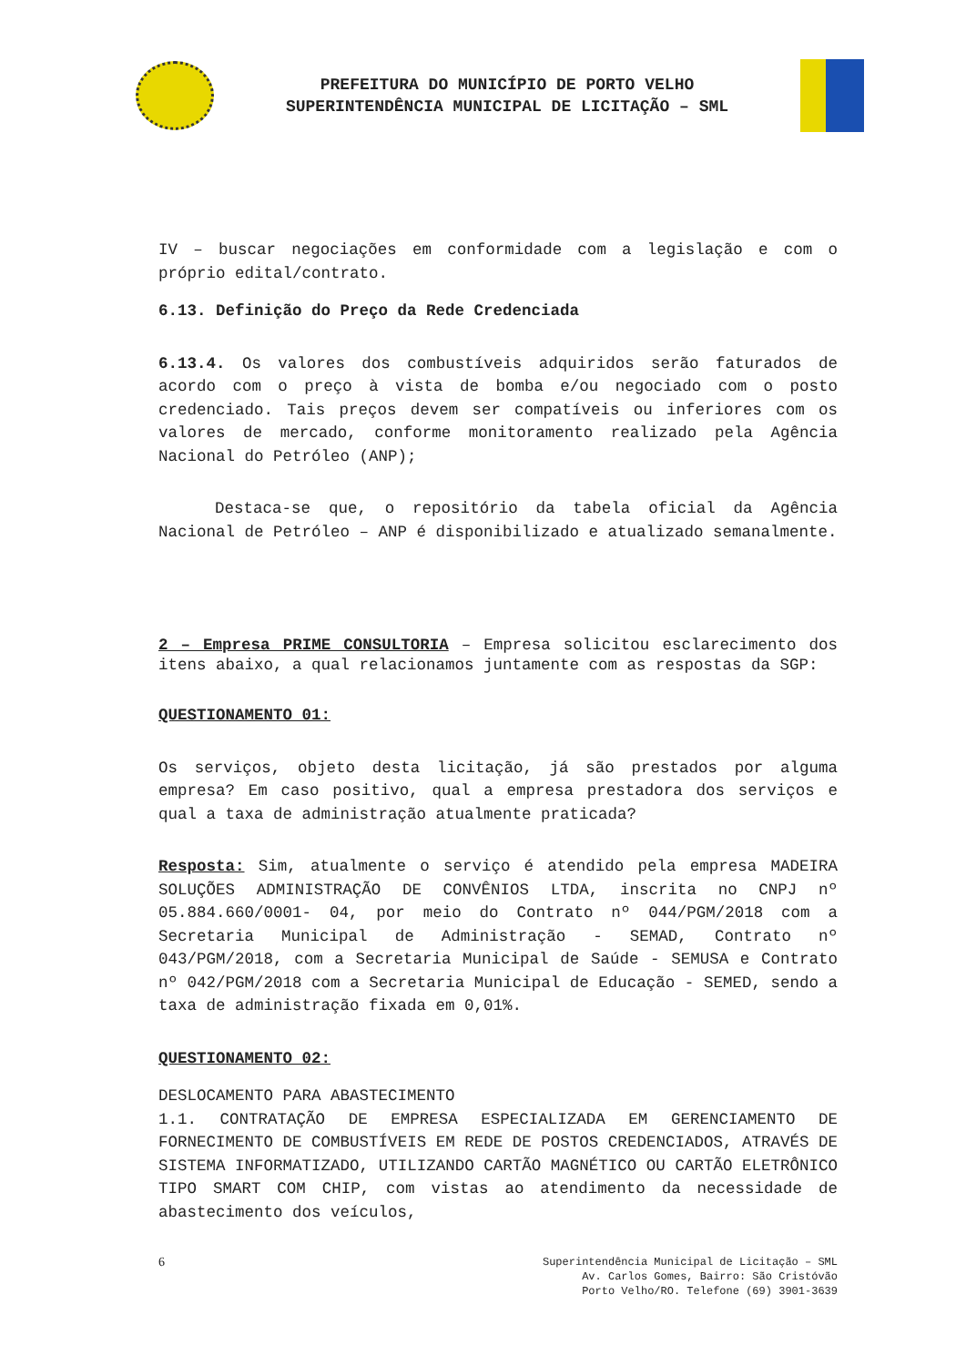PREFEITURA DO MUNICÍPIO DE PORTO VELHO
SUPERINTENDÊNCIA MUNICIPAL DE LICITAÇÃO – SML
IV – buscar negociações em conformidade com a legislação e com o próprio edital/contrato.
6.13. Definição do Preço da Rede Credenciada
6.13.4. Os valores dos combustíveis adquiridos serão faturados de acordo com o preço à vista de bomba e/ou negociado com o posto credenciado. Tais preços devem ser compatíveis ou inferiores com os valores de mercado, conforme monitoramento realizado pela Agência Nacional do Petróleo (ANP);
Destaca-se que, o repositório da tabela oficial da Agência Nacional de Petróleo – ANP é disponibilizado e atualizado semanalmente.
2 – Empresa PRIME CONSULTORIA – Empresa solicitou esclarecimento dos itens abaixo, a qual relacionamos juntamente com as respostas da SGP:
QUESTIONAMENTO 01:
Os serviços, objeto desta licitação, já são prestados por alguma empresa? Em caso positivo, qual a empresa prestadora dos serviços e qual a taxa de administração atualmente praticada?
Resposta: Sim, atualmente o serviço é atendido pela empresa MADEIRA SOLUÇÕES ADMINISTRAÇÃO DE CONVÊNIOS LTDA, inscrita no CNPJ nº 05.884.660/0001- 04, por meio do Contrato nº 044/PGM/2018 com a Secretaria Municipal de Administração - SEMAD, Contrato nº 043/PGM/2018, com a Secretaria Municipal de Saúde - SEMUSA e Contrato nº 042/PGM/2018 com a Secretaria Municipal de Educação - SEMED, sendo a taxa de administração fixada em 0,01%.
QUESTIONAMENTO 02:
DESLOCAMENTO PARA ABASTECIMENTO
1.1. CONTRATAÇÃO DE EMPRESA ESPECIALIZADA EM GERENCIAMENTO DE FORNECIMENTO DE COMBUSTÍVEIS EM REDE DE POSTOS CREDENCIADOS, ATRAVÉS DE SISTEMA INFORMATIZADO, UTILIZANDO CARTÃO MAGNÉTICO OU CARTÃO ELETRÔNICO TIPO SMART COM CHIP, com vistas ao atendimento da necessidade de abastecimento dos veículos,
6 Superintendência Municipal de Licitação – SML
Av. Carlos Gomes, Bairro: São Cristóvão
Porto Velho/RO. Telefone (69) 3901-3639